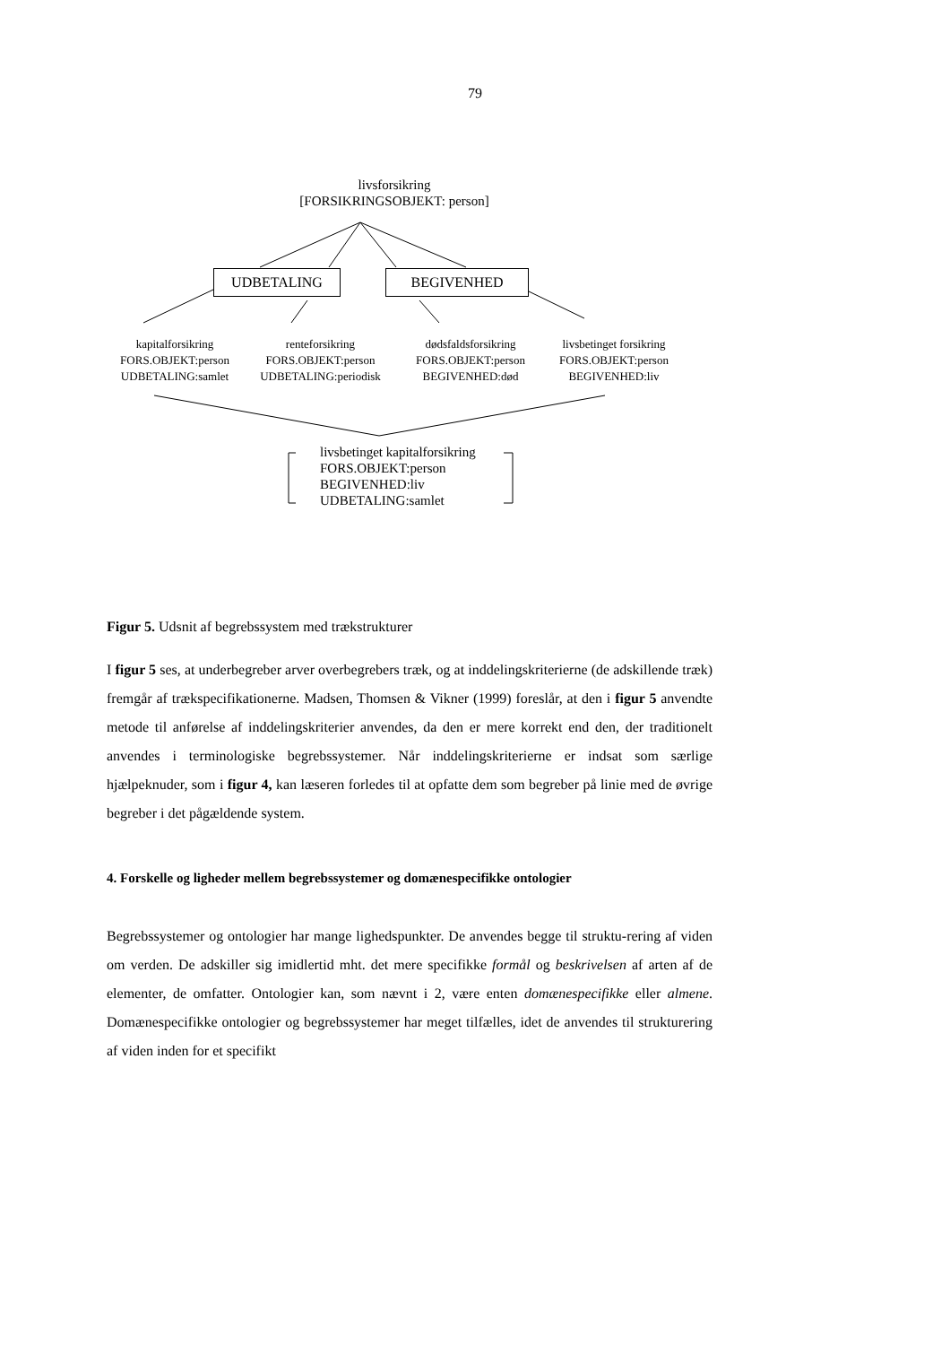79
livsforsikring
[FORSIKRINGSOBJEKT: person]
UDBETALING BEGIVENHED
kapitalforsikring
FORS.OBJEKT:person
UDBETALING:samlet
renteforsikring
FORS.OBJEKT:person
UDBETALING:periodisk
dødsfaldsforsikring
FORS.OBJEKT:person
BEGIVENHED:død
livsbetinget forsikring
FORS.OBJEKT:person
BEGIVENHED:liv
livsbetinget kapitalforsikring
FORS.OBJEKT:person
BEGIVENHED:liv
UDBETALING:samlet
Figur 5. Udsnit af begrebssystem med trækstrukturer
I figur 5 ses, at underbegreber arver overbegrebers træk, og at inddelingskriterierne (de adskillende træk) fremgår af trækspecifikationerne. Madsen, Thomsen & Vikner (1999) foreslår, at den i figur 5 anvendte metode til anførelse af inddelingskriterier anvendes, da den er mere korrekt end den, der traditionelt anvendes i terminologiske begrebssystemer. Når inddelingskriterierne er indsat som særlige hjælpeknuder, som i figur 4, kan læseren forledes til at opfatte dem som begreber på linie med de øvrige begreber i det pågældende system.
4. Forskelle og ligheder mellem begrebssystemer og domænespecifikke ontologier
Begrebssystemer og ontologier har mange lighedspunkter. De anvendes begge til struktu-rering af viden om verden. De adskiller sig imidlertid mht. det mere specifikke formål og beskrivelsen af arten af de elementer, de omfatter. Ontologier kan, som nævnt i 2, være enten domænespecifikke eller almene. Domænespecifikke ontologier og begrebssystemer har meget tilfælles, idet de anvendes til strukturering af viden inden for et specifikt